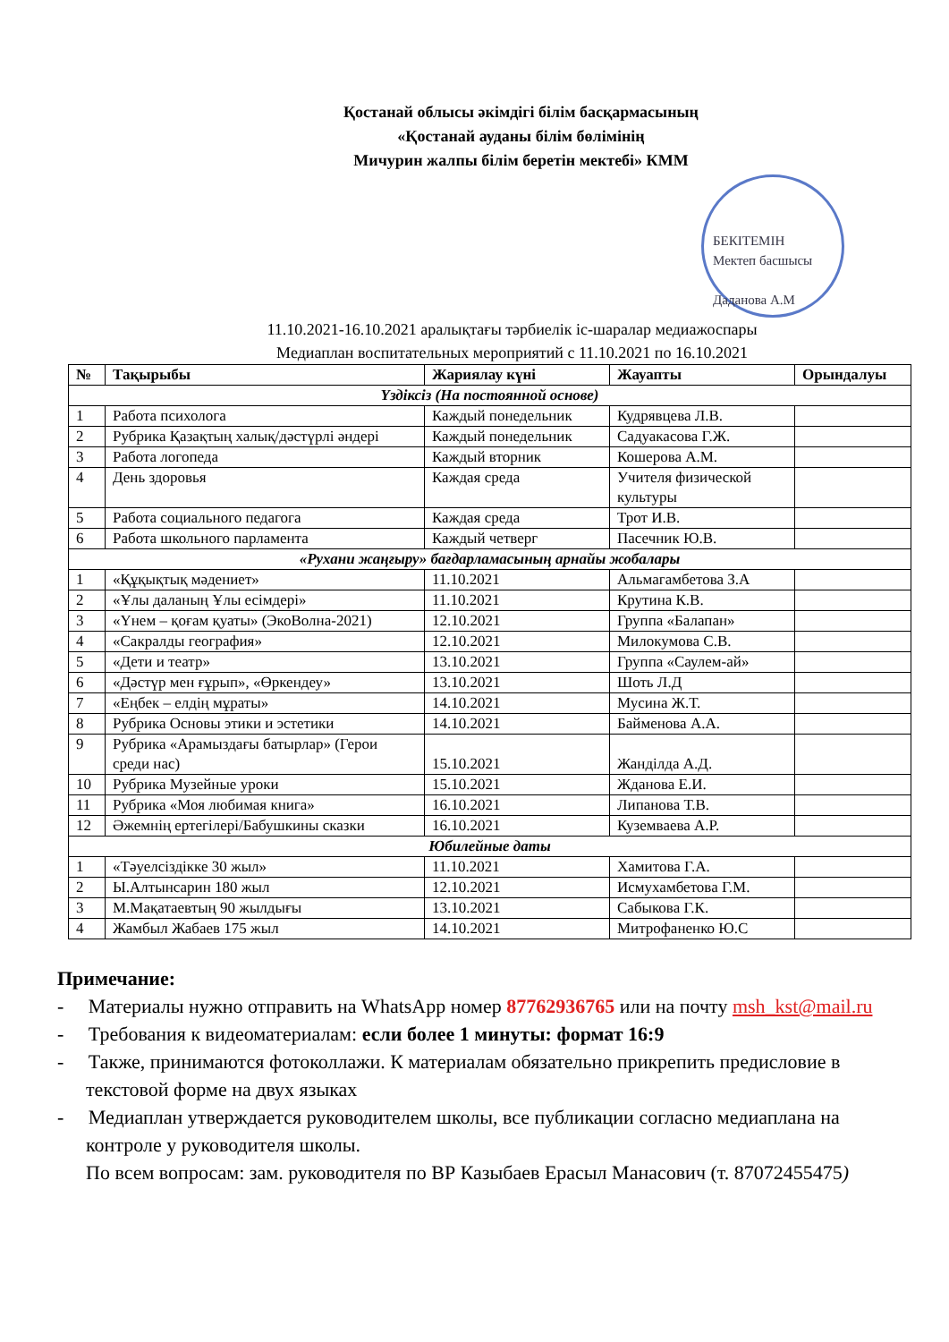Қостанай облысы әкімдігі білім басқармасының
«Қостанай ауданы білім бөлімінің
Мичурин жалпы білім беретін мектебі» КММ
БЕКІТЕМІН
Мектеп басшысы
Даданова А.М
11.10.2021-16.10.2021 аралықтағы тәрбиелік іс-шаралар медиажоспары
Медиаплан воспитательных мероприятий с 11.10.2021 по 16.10.2021
| № | Тақырыбы | Жариялау күні | Жауапты | Орындалуы |
| --- | --- | --- | --- | --- |
| Үздіксіз (На постоянной основе) | | | | |
| 1 | Работа психолога | Каждый понедельник | Кудрявцева Л.В. | |
| 2 | Рубрика Қазақтың халық/дәстүрлі əндері | Каждый понедельник | Садуакасова Г.Ж. | |
| 3 | Работа логопеда | Каждый вторник | Кошерова А.М. | |
| 4 | День здоровья | Каждая среда | Учителя физической культуры | |
| 5 | Работа социального педагога | Каждая среда | Трот И.В. | |
| 6 | Работа школьного парламента | Каждый четверг | Пасечник Ю.В. | |
| «Рухани жаңғыру» бағдарламасының арнайы жобалары | | | | |
| 1 | «Құқықтық мәдениет» | 11.10.2021 | Альмагамбетова З.А | |
| 2 | «Ұлы даланың Ұлы есімдері» | 11.10.2021 | Крутина К.В. | |
| 3 | «Үнем – қоғам қуаты» (ЭкоВолна-2021) | 12.10.2021 | Группа «Балапан» | |
| 4 | «Сакралды география» | 12.10.2021 | Милокумова С.В. | |
| 5 | «Дети и театр» | 13.10.2021 | Группа «Саулем-ай» | |
| 6 | «Дәстүр мен ғұрып», «Өркендеу» | 13.10.2021 | Шоть Л.Д | |
| 7 | «Еңбек – елдің мұраты» | 14.10.2021 | Мусина Ж.Т. | |
| 8 | Рубрика Основы этики и эстетики | 14.10.2021 | Байменова А.А. | |
| 9 | Рубрика «Арамыздағы батырлар» (Герои среди нас) | 15.10.2021 | Жанділда А.Д. | |
| 10 | Рубрика Музейные уроки | 15.10.2021 | Жданова Е.И. | |
| 11 | Рубрика «Моя любимая книга» | 16.10.2021 | Липанова Т.В. | |
| 12 | Әжемнің ертегілері/Бабушкины сказки | 16.10.2021 | Куземваева А.Р. | |
| Юбилейные даты | | | | |
| 1 | «Тәуелсіздікке 30 жыл» | 11.10.2021 | Хамитова Г.А. | |
| 2 | Ы.Алтынсарин 180 жыл | 12.10.2021 | Исмухамбетова Г.М. | |
| 3 | М.Мақатаевтың 90 жылдығы | 13.10.2021 | Сабыкова Г.К. | |
| 4 | Жамбыл Жабаев 175 жыл | 14.10.2021 | Митрофаненко Ю.С | |
Примечание:
- Материалы нужно отправить на WhatsApp номер 87762936765 или на почту msh_kst@mail.ru
- Требования к видеоматериалам: если более 1 минуты: формат 16:9
- Также, принимаются фотоколлажи. К материалам обязательно прикрепить предисловие в текстовой форме на двух языках
- Медиаплан утверждается руководителем школы, все публикации согласно медиаплана на контроле у руководителя школы.
По всем вопросам: зам. руководителя по ВР Казыбаев Ерасыл Манасович (т. 87072455475)